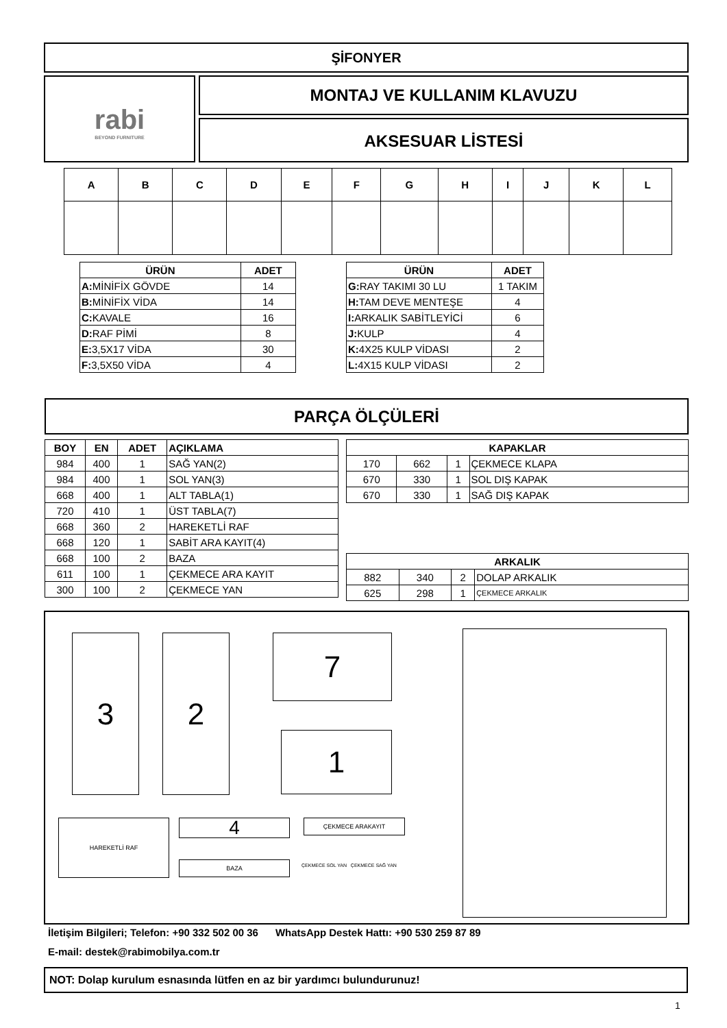ŞİFONYER
rabi
BEYOND FURNITURE
MONTAJ VE KULLANIM KLAVUZU
AKSESUAR LİSTESİ
| A | B | C | D | E | F | G | H | I | J | K | L |
| --- | --- | --- | --- | --- | --- | --- | --- | --- | --- | --- | --- |
| ÜRÜN | ADET |
| --- | --- |
| A: MİNİFİX GÖVDE | 14 |
| B: MİNİFİX VİDA | 14 |
| C: KAVALE | 16 |
| D: RAF PİMİ | 8 |
| E: 3,5X17 VİDA | 30 |
| F: 3,5X50 VİDA | 4 |
| ÜRÜN | ADET |
| --- | --- |
| G: RAY TAKIMI 30 LU | 1 TAKIM |
| H: TAM DEVE MENTEŞE | 4 |
| I: ARKALIK SABİTLEYİCİ | 6 |
| J: KULP | 4 |
| K: 4X25 KULP VİDASI | 2 |
| L: 4X15 KULP VİDASI | 2 |
PARÇA ÖLÇÜLERİ
| BOY | EN | ADET | AÇIKLAMA |
| --- | --- | --- | --- |
| 984 | 400 | 1 | SAĞ YAN(2) |
| 984 | 400 | 1 | SOL YAN(3) |
| 668 | 400 | 1 | ALT TABLA(1) |
| 720 | 410 | 1 | ÜST TABLA(7) |
| 668 | 360 | 2 | HAREKETLİ RAF |
| 668 | 120 | 1 | SABİT ARA KAYIT(4) |
| 668 | 100 | 2 | BAZA |
| 611 | 100 | 1 | ÇEKMECE ARA KAYIT |
| 300 | 100 | 2 | ÇEKMECE YAN |
| KAPAKLAR | | | |
| --- | --- | --- | --- |
| 170 | 662 | 1 | ÇEKMECE KLAPA |
| 670 | 330 | 1 | SOL DIŞ KAPAK |
| 670 | 330 | 1 | SAĞ DIŞ KAPAK |
| ARKALIK | | | |
| --- | --- | --- | --- |
| 882 | 340 | 2 | DOLAP ARKALIK |
| 625 | 298 | 1 | ÇEKMECE ARKALIK |
3 2 7
1
HAREKETLİ RAF 4
BAZA
ÇEKMECE ARAKAYIT
ÇEKMECE SOL YAN ÇEKMECE SAĞ YAN
İletişim Bilgileri; Telefon: +90 332 502 00 36 WhatsApp Destek Hattı: +90 530 259 87 89
E-mail: destek@rabimobilya.com.tr
NOT: Dolap kurulum esnasında lütfen en az bir yardımcı bulundurunuz!
1